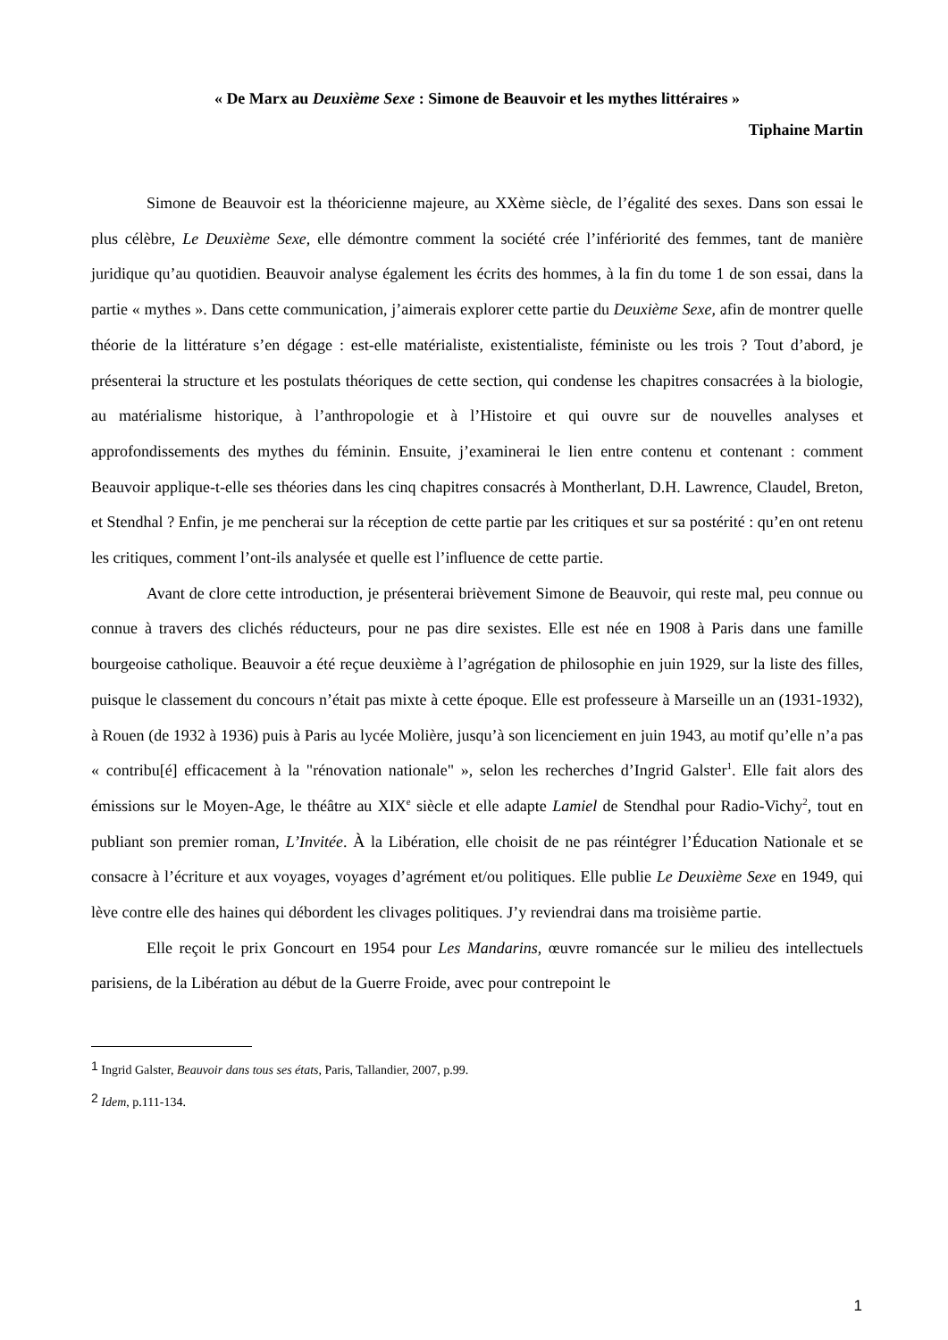« De Marx au Deuxième Sexe : Simone de Beauvoir et les mythes littéraires »
Tiphaine Martin
Simone de Beauvoir est la théoricienne majeure, au XXème siècle, de l’égalité des sexes. Dans son essai le plus célèbre, Le Deuxième Sexe, elle démontre comment la société crée l’infériorité des femmes, tant de manière juridique qu’au quotidien. Beauvoir analyse également les écrits des hommes, à la fin du tome 1 de son essai, dans la partie « mythes ». Dans cette communication, j’aimerais explorer cette partie du Deuxième Sexe, afin de montrer quelle théorie de la littérature s’en dégage : est-elle matérialiste, existentialiste, féministe ou les trois ? Tout d’abord, je présenterai la structure et les postulats théoriques de cette section, qui condense les chapitres consacrées à la biologie, au matérialisme historique, à l’anthropologie et à l’Histoire et qui ouvre sur de nouvelles analyses et approfondissements des mythes du féminin. Ensuite, j’examinerai le lien entre contenu et contenant : comment Beauvoir applique-t-elle ses théories dans les cinq chapitres consacrés à Montherlant, D.H. Lawrence, Claudel, Breton, et Stendhal ? Enfin, je me pencherai sur la réception de cette partie par les critiques et sur sa postérité : qu’en ont retenu les critiques, comment l’ont-ils analysée et quelle est l’influence de cette partie.
Avant de clore cette introduction, je présenterai brièvement Simone de Beauvoir, qui reste mal, peu connue ou connue à travers des clichés réducteurs, pour ne pas dire sexistes. Elle est née en 1908 à Paris dans une famille bourgeoise catholique. Beauvoir a été reçue deuxième à l’agrégation de philosophie en juin 1929, sur la liste des filles, puisque le classement du concours n’était pas mixte à cette époque. Elle est professeure à Marseille un an (1931-1932), à Rouen (de 1932 à 1936) puis à Paris au lycée Molière, jusqu’à son licenciement en juin 1943, au motif qu’elle n’a pas « contribu[é] efficacement à la "rénovation nationale" », selon les recherches d’Ingrid Galster<sup>1</sup>. Elle fait alors des émissions sur le Moyen-Age, le théâtre au XIX<sup>e</sup> siècle et elle adapte Lamiel de Stendhal pour Radio-Vichy<sup>2</sup>, tout en publiant son premier roman, L’Invitée. À la Libération, elle choisit de ne pas réintégrer l’Éducation Nationale et se consacre à l’écriture et aux voyages, voyages d’agrément et/ou politiques. Elle publie Le Deuxième Sexe en 1949, qui lève contre elle des haines qui débordent les clivages politiques. J’y reviendrai dans ma troisième partie.
Elle reçoit le prix Goncourt en 1954 pour Les Mandarins, œuvre romancée sur le milieu des intellectuels parisiens, de la Libération au début de la Guerre Froide, avec pour contrepoint le
<sup>1</sup> Ingrid Galster, Beauvoir dans tous ses états, Paris, Tallandier, 2007, p.99.
<sup>2</sup> Idem, p.111-134.
1